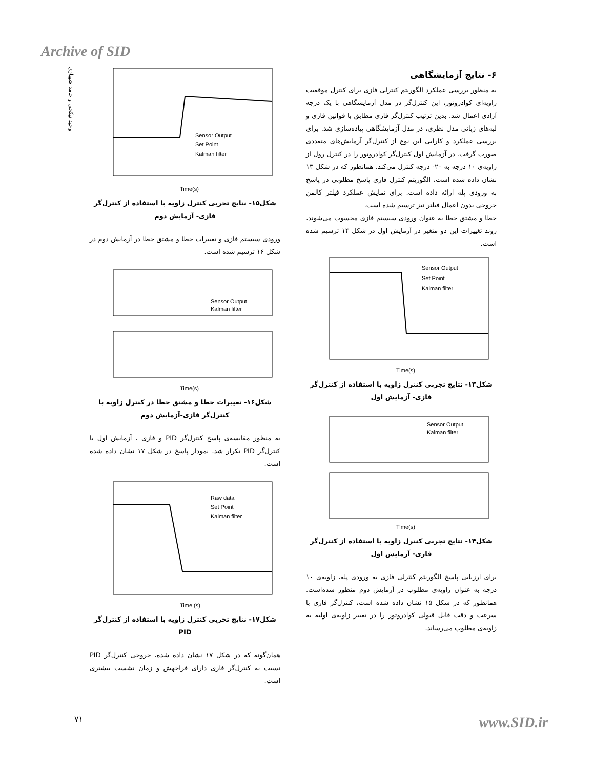Archive of SID
وحید نیکخی و حامد شهبازی
۶- نتایج آزمایشگاهی
به منظور بررسی عملکرد الگوریتم کنترلی فازی برای کنترل موقعیت زاویه‌ای کوادروتور، این کنترل‌گر در مدل آزمایشگاهی با یک درجه آزادی اعمال شد. بدین ترتیب کنترل‌گر فازی مطابق با قوانین فازی و لبه‌های زبانی مدل نظری، در مدل آزمایشگاهی پیاده‌سازی شد. برای بررسی عملکرد و کارایی این نوع از کنترل‌گر آزمایش‌های متعددی صورت گرفت. در آزمایش اول کنترل‌گر کوادروتور را در کنترل رول از زاویه‌ی ۱۰ درجه به ۲۰- درجه کنترل می‌کند. همانطور که در شکل ۱۳ نشان داده شده است، الگوریتم کنترل فازی پاسخ مطلوبی در پاسخ به ورودی پله ارائه داده است. برای نمایش عملکرد فیلتر کالمن خروجی بدون اعمال فیلتر نیز ترسیم شده است.
خطا و مشتق خطا به عنوان ورودی سیستم فازی محسوب می‌شوند، روند تغییرات این دو متغیر در آزمایش اول در شکل ۱۴ ترسیم شده است.
Sensor Output
Set Point
Kalman filter
Time(s)
شکل۱۳- نتایج تجربی کنترل زاویه با استفاده از کنترل‌گر فازی- آزمایش اول
Sensor Output
Kalman filter
Time(s)
شکل۱۴- نتایج تجربی کنترل زاویه با استفاده از کنترل‌گر فازی- آزمایش اول
برای ارزیابی پاسخ الگوریتم کنترلی فازی به ورودی پله، زاویه‌ی ۱۰ درجه به عنوان زاویه‌ی مطلوب در آزمایش دوم منظور شده‌است. همانطور که در شکل ۱۵ نشان داده شده است، کنترل‌گر فازی با سرعت و دقت قابل قبولی کوادروتور را در تغییر زاویه‌ی اولیه به زاویه‌ی مطلوب می‌رساند.
Sensor Output
Set Point
Kalman filter
Time(s)
شکل۱۵- نتایج تجربی کنترل زاویه با استفاده از کنترل‌گر فازی- آزمایش دوم
ورودی سیستم فازی و تغییرات خطا و مشتق خطا در آزمایش دوم در شکل ۱۶ ترسیم شده است.
Sensor Output
Kalman filter
Time(s)
شکل۱۶- تغییرات خطا و مشتق خطا در کنترل زاویه با کنترل‌گر فازی-آزمایش دوم
به منظور مقایسه‌ی پاسخ کنترل‌گر PID و فازی ، آزمایش اول با کنترل‌گر PID تکرار شد، نمودار پاسخ در شکل ۱۷ نشان داده شده است.
Raw data
Set Point
Kalman filter
Time (s)
شکل۱۷- نتایج تجربی کنترل زاویه با استفاده از کنترل‌گر PID
همان‌گونه که در شکل ۱۷ نشان داده شده، خروجی کنترل‌گر PID نسبت به کنترل‌گر فازی دارای فراجهش و زمان نشست بیشتری است.
۷۱ www.SID.ir